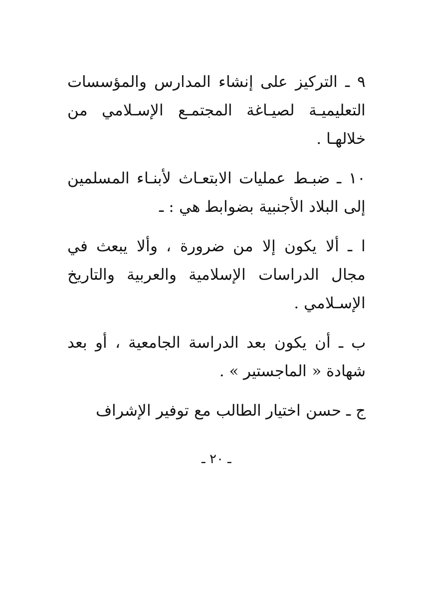٩ ـ التركيز على إنشاء المدارس والمؤسسات التعليميـة لصيـاغة المجتمـع الإسـلامي من خلالهـا .
١٠ ـ ضبـط عمليات الابتعـاث لأبنـاء المسلمين إلى البلاد الأجنبية بضوابط هي : ـ
ا ـ ألا يكون إلا من ضرورة ، وألا يبعث في مجال الدراسات الإسلامية والعربية والتاريخ الإسـلامي .
ب ـ أن يكون بعد الدراسة الجامعية ، أو بعد شهادة « الماجستير » .
ج ـ حسن اختيار الطالب مع توفير الإشراف
ـ ٢٠ ـ